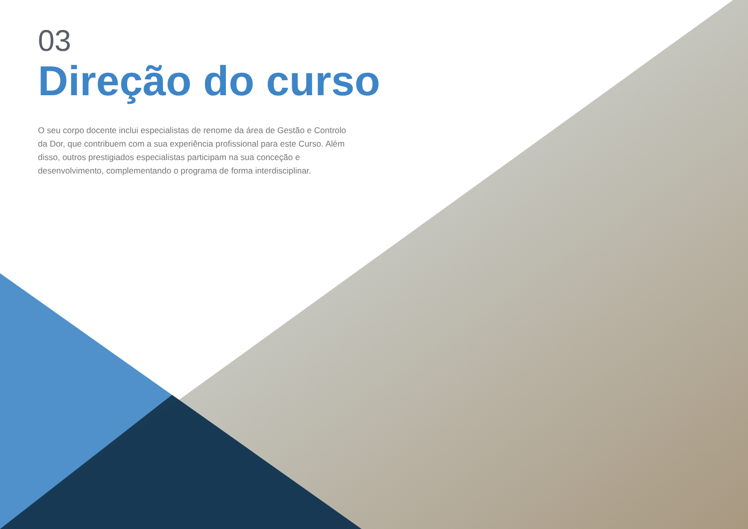03
Direção do curso
O seu corpo docente inclui especialistas de renome da área de Gestão e Controlo da Dor, que contribuem com a sua experiência profissional para este Curso. Além disso, outros prestigiados especialistas participam na sua conceção e desenvolvimento, complementando o programa de forma interdisciplinar.